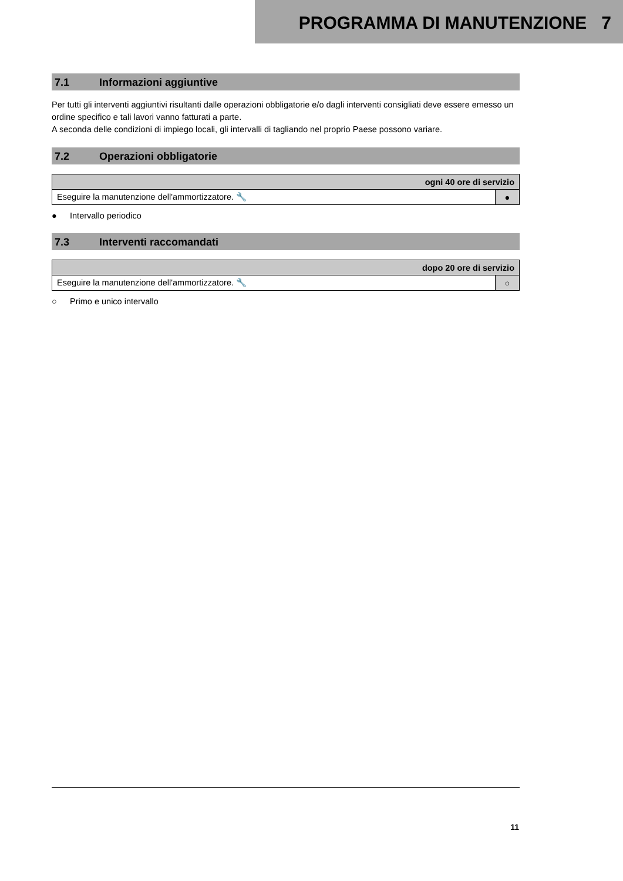PROGRAMMA DI MANUTENZIONE 7
7.1 Informazioni aggiuntive
Per tutti gli interventi aggiuntivi risultanti dalle operazioni obbligatorie e/o dagli interventi consigliati deve essere emesso un ordine specifico e tali lavori vanno fatturati a parte.
A seconda delle condizioni di impiego locali, gli intervalli di tagliando nel proprio Paese possono variare.
7.2 Operazioni obbligatorie
| ogni 40 ore di servizio | |
| --- | --- |
| Eseguire la manutenzione dell'ammortizzatore. 🔧 | ● |
● Intervallo periodico
7.3 Interventi raccomandati
| dopo 20 ore di servizio | |
| --- | --- |
| Eseguire la manutenzione dell'ammortizzatore. 🔧 | ○ |
○ Primo e unico intervallo
11